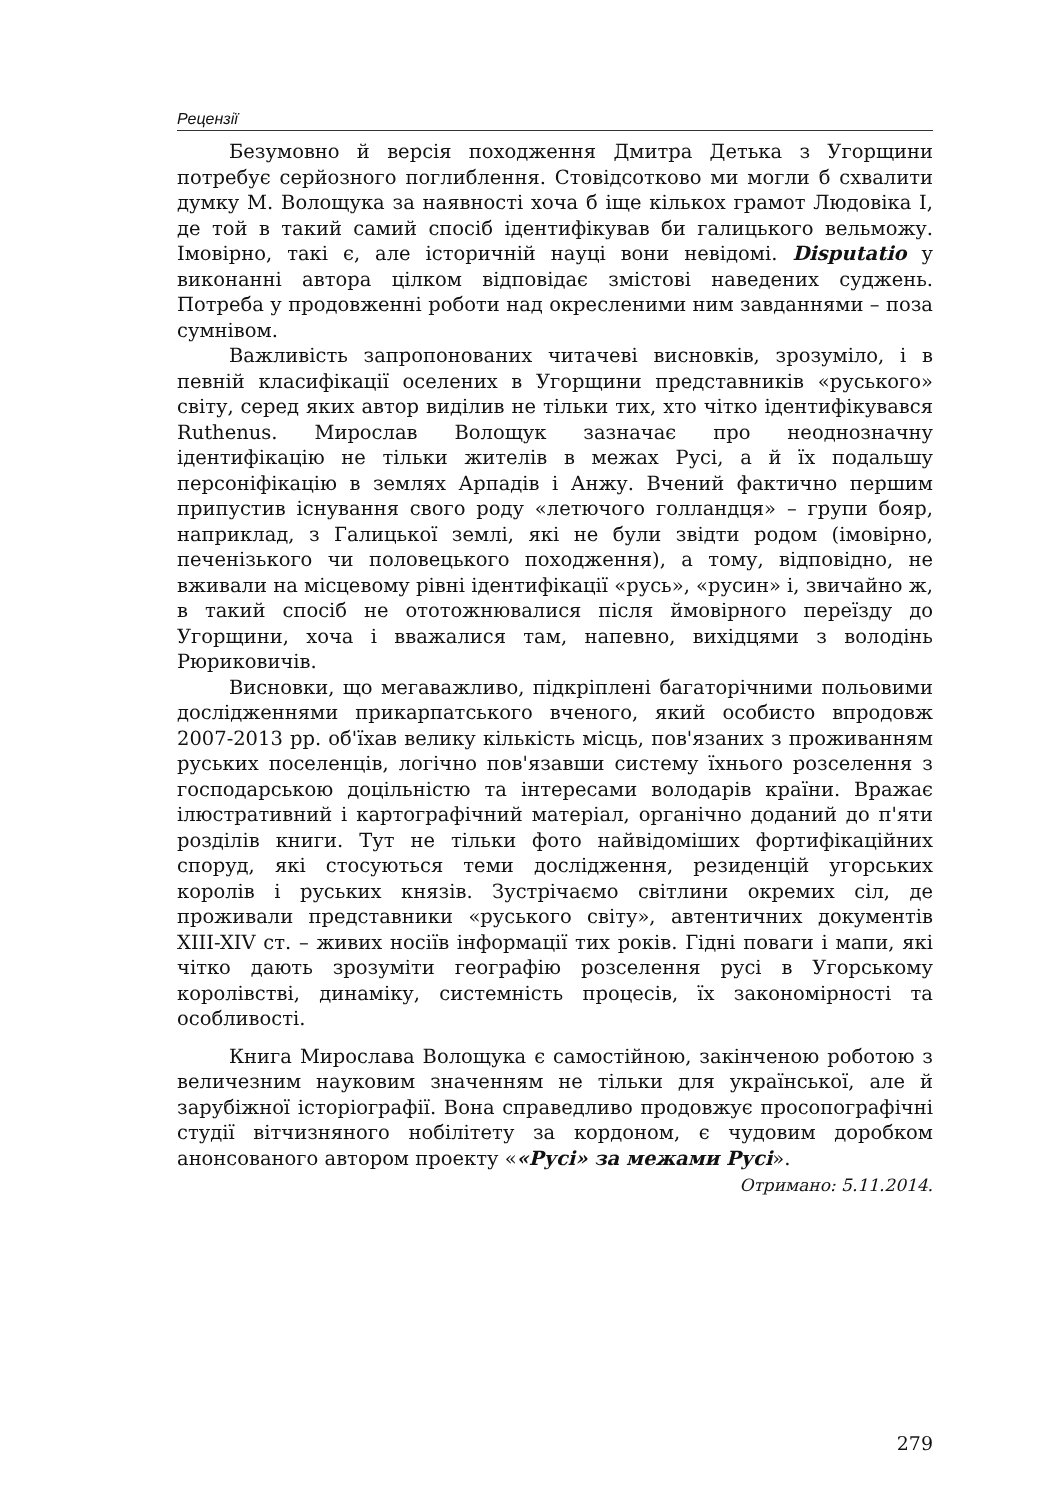Рецензії
Безумовно й версія походження Дмитра Детька з Угорщини потребує серйозного поглиблення. Стовідсотково ми могли б схвалити думку М. Волощука за наявності хоча б іще кількох грамот Людовіка І, де той в такий самий спосіб ідентифікував би галицького вельможу. Імовірно, такі є, але історичній науці вони невідомі. Disputatio у виконанні автора цілком відповідає змістові наведених суджень. Потреба у продовженні роботи над окресленими ним завданнями – поза сумнівом.
Важливість запропонованих читачеві висновків, зрозуміло, і в певній класифікації оселених в Угорщини представників «руського» світу, серед яких автор виділив не тільки тих, хто чітко ідентифікувався Ruthenus. Мирослав Волощук зазначає про неоднозначну ідентифікацію не тільки жителів в межах Русі, а й їх подальшу персоніфікацію в землях Арпадів і Анжу. Вчений фактично першим припустив існування свого роду «летючого голландця» – групи бояр, наприклад, з Галицької землі, які не були звідти родом (імовірно, печенізького чи половецького походження), а тому, відповідно, не вживали на місцевому рівні ідентифікації «русь», «русин» і, звичайно ж, в такий спосіб не ототожнювалися після ймовірного переїзду до Угорщини, хоча і вважалися там, напевно, вихідцями з володінь Рюриковичів.
Висновки, що мегаважливо, підкріплені багаторічними польовими дослідженнями прикарпатського вченого, який особисто впродовж 2007-2013 рр. об'їхав велику кількість місць, пов'язаних з проживанням руських поселенців, логічно пов'язавши систему їхнього розселення з господарською доцільністю та інтересами володарів країни. Вражає ілюстративний і картографічний матеріал, органічно доданий до п'яти розділів книги. Тут не тільки фото найвідоміших фортифікаційних споруд, які стосуються теми дослідження, резиденцій угорських королів і руських князів. Зустрічаємо світлини окремих сіл, де проживали представники «руського світу», автентичних документів XIII-XIV ст. – живих носіїв інформації тих років. Гідні поваги і мапи, які чітко дають зрозуміти географію розселення русі в Угорському королівстві, динаміку, системність процесів, їх закономірності та особливості.
Книга Мирослава Волощука є самостійною, закінченою роботою з величезним науковим значенням не тільки для української, але й зарубіжної історіографії. Вона справедливо продовжує просопографічні студії вітчизняного нобілітету за кордоном, є чудовим доробком анонсованого автором проекту ««Русі» за межами Русі».
Отримано: 5.11.2014.
279